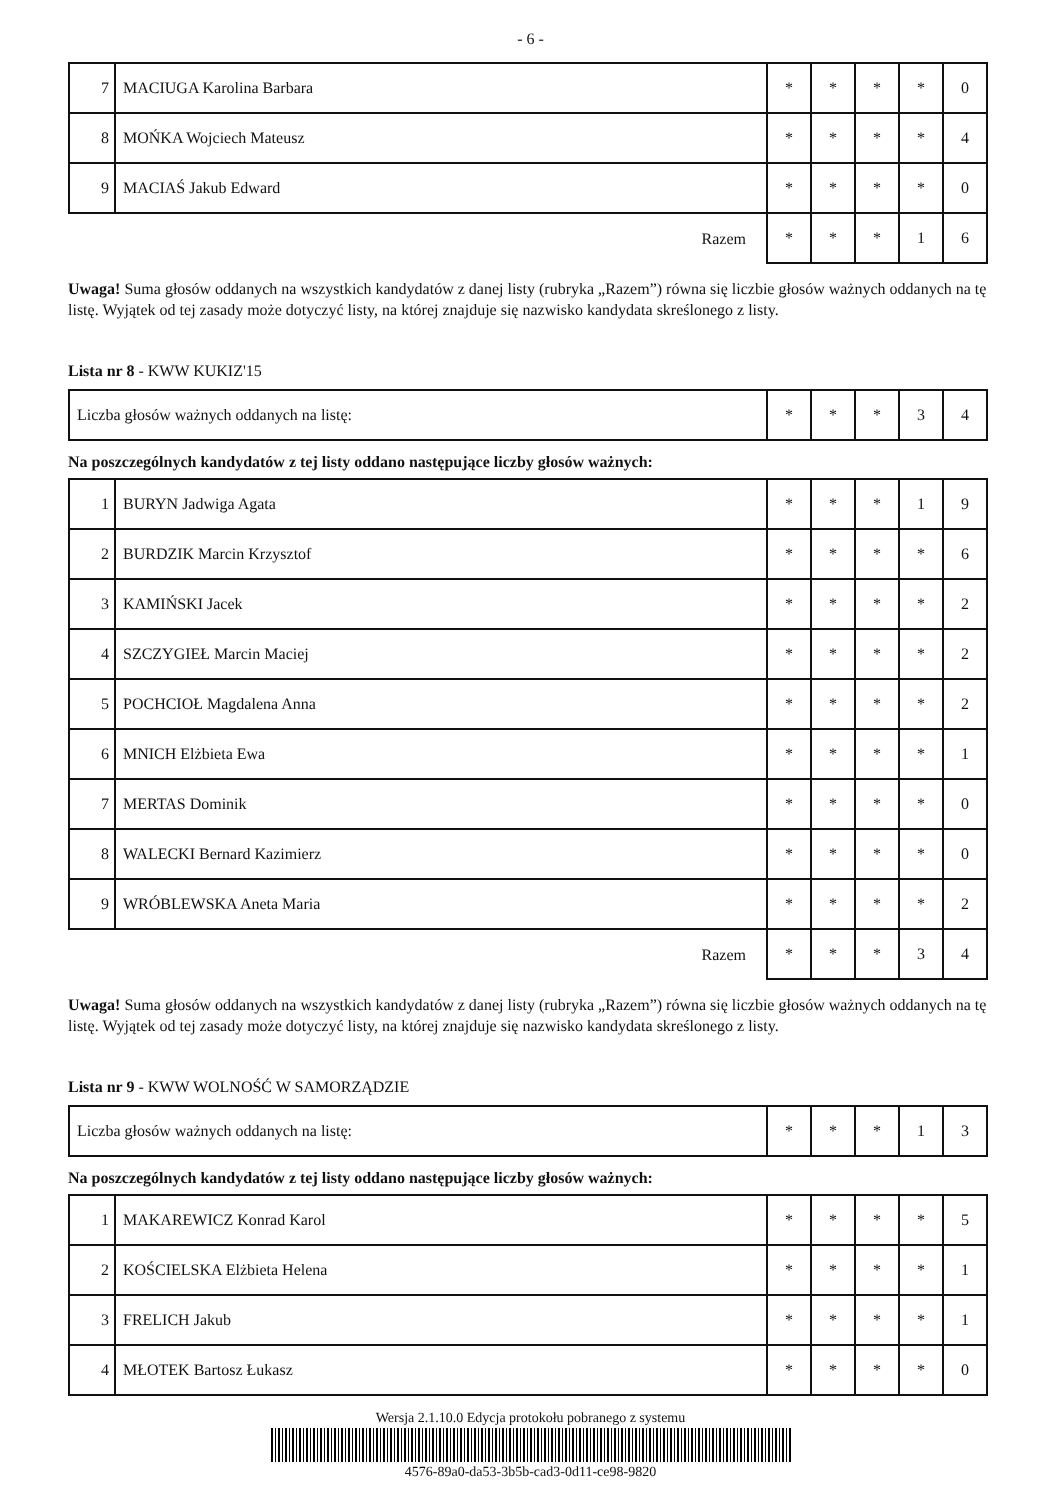- 6 -
| 7 | MACIUGA Karolina Barbara | * | * | * | * | 0 |
| 8 | MOŃKA Wojciech Mateusz | * | * | * | * | 4 |
| 9 | MACIAŚ Jakub Edward | * | * | * | * | 0 |
| Razem | | * | * | * | 1 | 6 |
Uwaga! Suma głosów oddanych na wszystkich kandydatów z danej listy (rubryka „Razem”) równa się liczbie głosów ważnych oddanych na tę listę. Wyjątek od tej zasady może dotyczyć listy, na której znajduje się nazwisko kandydata skreślonego z listy.
Lista nr 8 - KWW KUKIZ'15
| Liczba głosów ważnych oddanych na listę: | * | * | * | 3 | 4 |
Na poszczególnych kandydatów z tej listy oddano następujące liczby głosów ważnych:
| 1 | BURYN Jadwiga Agata | * | * | * | 1 | 9 |
| 2 | BURDZIK Marcin Krzysztof | * | * | * | * | 6 |
| 3 | KAMIŃSKI Jacek | * | * | * | * | 2 |
| 4 | SZCZYGIEŁ Marcin Maciej | * | * | * | * | 2 |
| 5 | POCHCIOŁ Magdalena Anna | * | * | * | * | 2 |
| 6 | MNICH Elżbieta Ewa | * | * | * | * | 1 |
| 7 | MERTAS Dominik | * | * | * | * | 0 |
| 8 | WALECKI Bernard Kazimierz | * | * | * | * | 0 |
| 9 | WRÓBLEWSKA Aneta Maria | * | * | * | * | 2 |
| Razem | | * | * | * | 3 | 4 |
Uwaga! Suma głosów oddanych na wszystkich kandydatów z danej listy (rubryka „Razem”) równa się liczbie głosów ważnych oddanych na tę listę. Wyjątek od tej zasady może dotyczyć listy, na której znajduje się nazwisko kandydata skreślonego z listy.
Lista nr 9 - KWW WOLNOŚĆ W SAMORZĄDZIE
| Liczba głosów ważnych oddanych na listę: | * | * | * | 1 | 3 |
Na poszczególnych kandydatów z tej listy oddano następujące liczby głosów ważnych:
| 1 | MAKAREWICZ Konrad Karol | * | * | * | * | 5 |
| 2 | KOŚCIELSKA Elżbieta Helena | * | * | * | * | 1 |
| 3 | FRELICH Jakub | * | * | * | * | 1 |
| 4 | MŁOTEK Bartosz Łukasz | * | * | * | * | 0 |
Wersja 2.1.10.0 Edycja protokołu pobranego z systemu
4576-89a0-da53-3b5b-cad3-0d11-ce98-9820